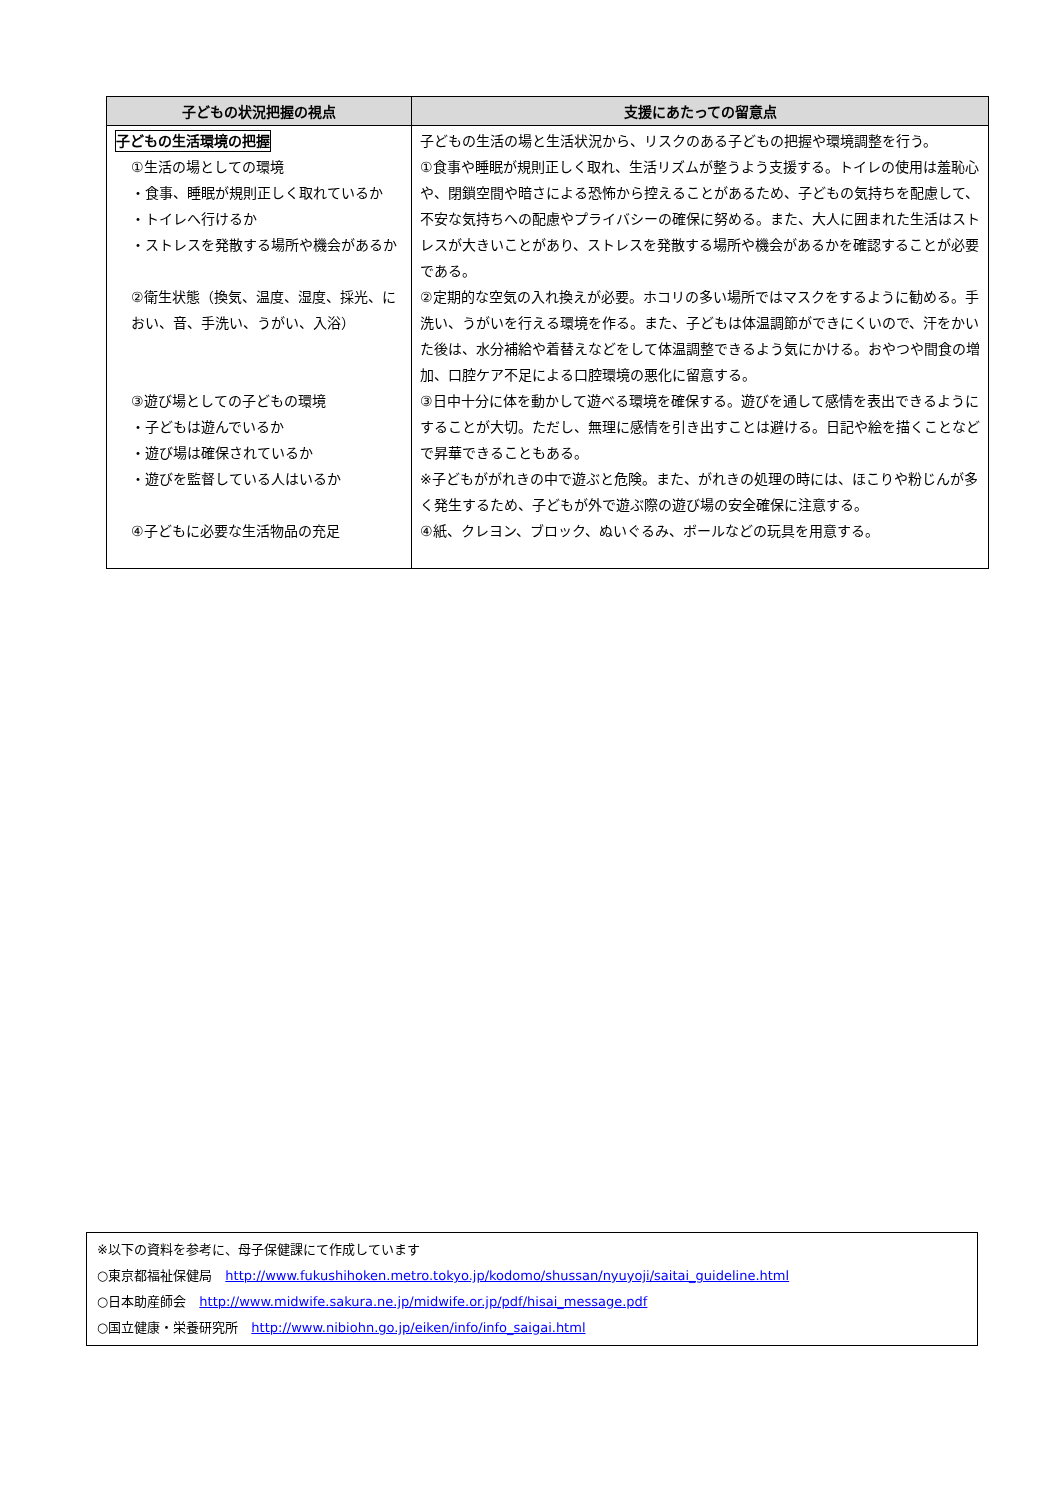| 子どもの状況把握の視点 | 支援にあたっての留意点 |
| --- | --- |
| 子どもの生活環境の把握 ①生活の場としての環境 ・食事、睡眠が規則正しく取れているか ・トイレへ行けるか ・ストレスを発散する場所や機会があるか ②衛生状態（換気、温度、湿度、採光、におい、音、手洗い、うがい、入浴） ③遊び場としての子どもの環境 ・子どもは遊んでいるか ・遊び場は確保されているか ・遊びを監督している人はいるか ④子どもに必要な生活物品の充足 | 子どもの生活の場と生活状況から、リスクのある子どもの把握や環境調整を行う。 ①食事や睡眠が規則正しく取れ、生活リズムが整うよう支援する。トイレの使用は羞恥心や、閉鎖空間や暗さによる恐怖から控えることがあるため、子どもの気持ちを配慮して、不安な気持ちへの配慮やプライバシーの確保に努める。また、大人に囲まれた生活はストレスが大きいことがあり、ストレスを発散する場所や機会があるかを確認することが必要である。 ②定期的な空気の入れ換えが必要。ホコリの多い場所ではマスクをするように勧める。手洗い、うがいを行える環境を作る。また、子どもは体温調節ができにくいので、汗をかいた後は、水分補給や着替えなどをして体温調整できるよう気にかける。おやつや間食の増加、口腔ケア不足による口腔環境の悪化に留意する。 ③日中十分に体を動かして遊べる環境を確保する。遊びを通して感情を表出できるようにすることが大切。ただし、無理に感情を引き出すことは避ける。日記や絵を描くことなどで昇華できることもある。 ※子どもががれきの中で遊ぶと危険。また、がれきの処理の時には、ほこりや粉じんが多く発生するため、子どもが外で遊ぶ際の遊び場の安全確保に注意する。 ④紙、クレヨン、ブロック、ぬいぐるみ、ボールなどの玩具を用意する。 |
※以下の資料を参考に、母子保健課にて作成しています
○東京都福祉保健局　http://www.fukushihoken.metro.tokyo.jp/kodomo/shussan/nyuyoji/saitai_guideline.html
○日本助産師会　http://www.midwife.sakura.ne.jp/midwife.or.jp/pdf/hisai_message.pdf
○国立健康・栄養研究所　http://www.nibiohn.go.jp/eiken/info/info_saigai.html